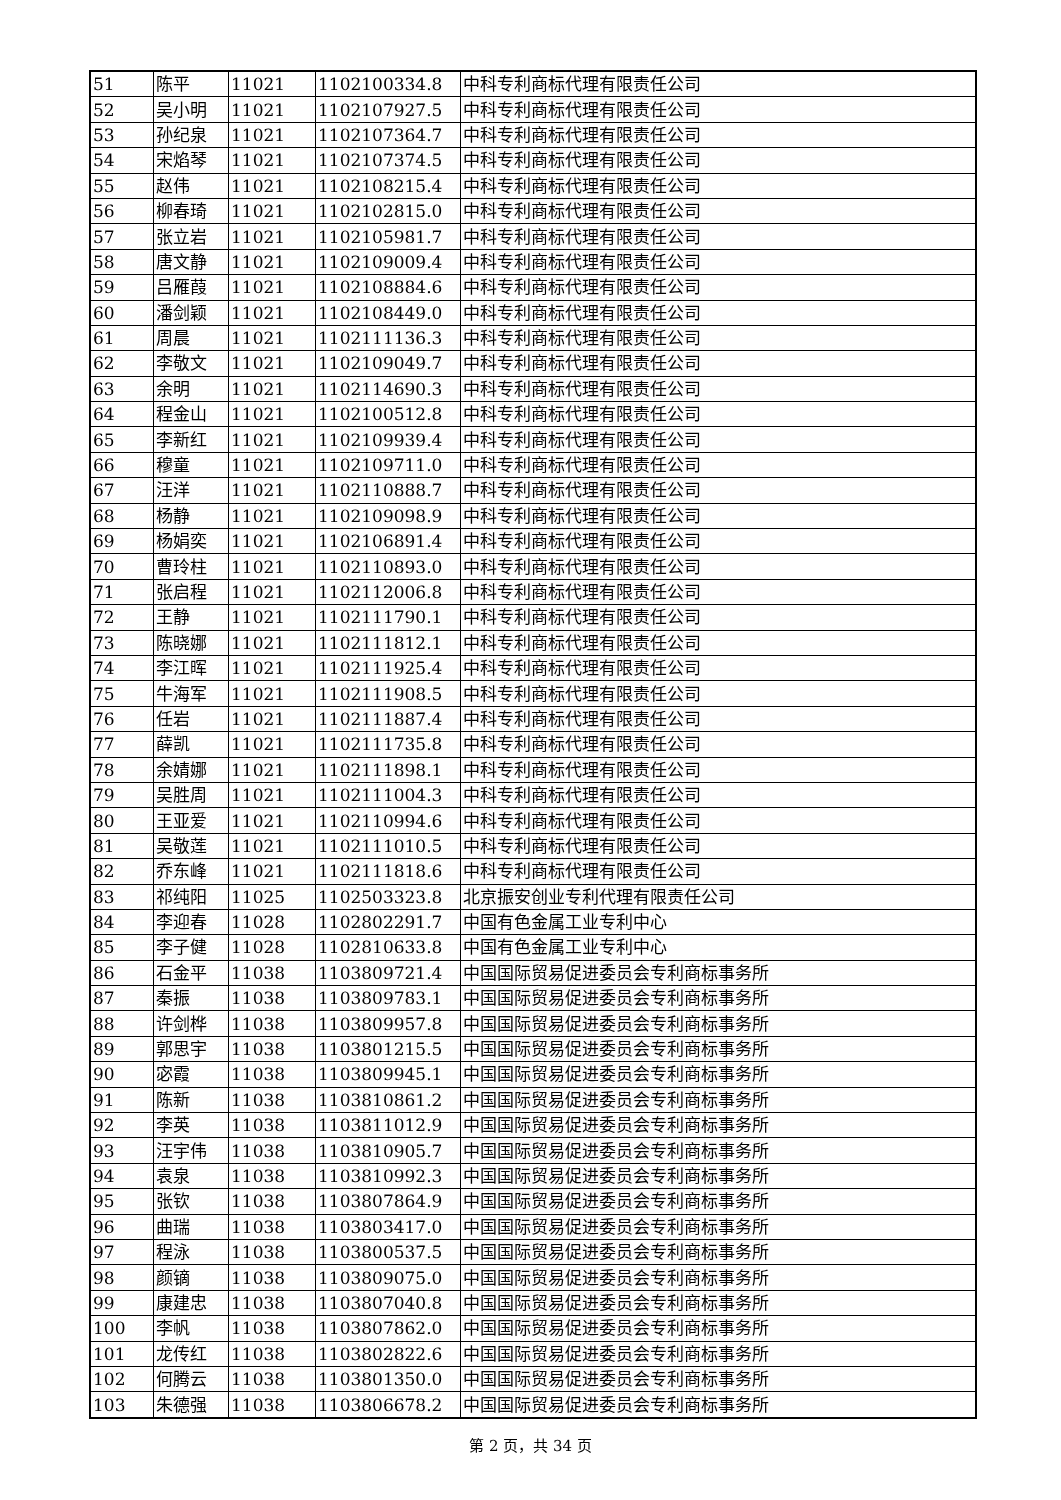| 51 | 陈平 | 11021 | 1102100334.8 | 中科专利商标代理有限责任公司 |
| 52 | 吴小明 | 11021 | 1102107927.5 | 中科专利商标代理有限责任公司 |
| 53 | 孙纪泉 | 11021 | 1102107364.7 | 中科专利商标代理有限责任公司 |
| 54 | 宋焰琴 | 11021 | 1102107374.5 | 中科专利商标代理有限责任公司 |
| 55 | 赵伟 | 11021 | 1102108215.4 | 中科专利商标代理有限责任公司 |
| 56 | 柳春琦 | 11021 | 1102102815.0 | 中科专利商标代理有限责任公司 |
| 57 | 张立岩 | 11021 | 1102105981.7 | 中科专利商标代理有限责任公司 |
| 58 | 唐文静 | 11021 | 1102109009.4 | 中科专利商标代理有限责任公司 |
| 59 | 吕雁葭 | 11021 | 1102108884.6 | 中科专利商标代理有限责任公司 |
| 60 | 潘剑颖 | 11021 | 1102108449.0 | 中科专利商标代理有限责任公司 |
| 61 | 周晨 | 11021 | 1102111136.3 | 中科专利商标代理有限责任公司 |
| 62 | 李敬文 | 11021 | 1102109049.7 | 中科专利商标代理有限责任公司 |
| 63 | 余明 | 11021 | 1102114690.3 | 中科专利商标代理有限责任公司 |
| 64 | 程金山 | 11021 | 1102100512.8 | 中科专利商标代理有限责任公司 |
| 65 | 李新红 | 11021 | 1102109939.4 | 中科专利商标代理有限责任公司 |
| 66 | 穆童 | 11021 | 1102109711.0 | 中科专利商标代理有限责任公司 |
| 67 | 汪洋 | 11021 | 1102110888.7 | 中科专利商标代理有限责任公司 |
| 68 | 杨静 | 11021 | 1102109098.9 | 中科专利商标代理有限责任公司 |
| 69 | 杨娟奕 | 11021 | 1102106891.4 | 中科专利商标代理有限责任公司 |
| 70 | 曹玲柱 | 11021 | 1102110893.0 | 中科专利商标代理有限责任公司 |
| 71 | 张启程 | 11021 | 1102112006.8 | 中科专利商标代理有限责任公司 |
| 72 | 王静 | 11021 | 1102111790.1 | 中科专利商标代理有限责任公司 |
| 73 | 陈晓娜 | 11021 | 1102111812.1 | 中科专利商标代理有限责任公司 |
| 74 | 李江晖 | 11021 | 1102111925.4 | 中科专利商标代理有限责任公司 |
| 75 | 牛海军 | 11021 | 1102111908.5 | 中科专利商标代理有限责任公司 |
| 76 | 任岩 | 11021 | 1102111887.4 | 中科专利商标代理有限责任公司 |
| 77 | 薛凯 | 11021 | 1102111735.8 | 中科专利商标代理有限责任公司 |
| 78 | 余婧娜 | 11021 | 1102111898.1 | 中科专利商标代理有限责任公司 |
| 79 | 吴胜周 | 11021 | 1102111004.3 | 中科专利商标代理有限责任公司 |
| 80 | 王亚爱 | 11021 | 1102110994.6 | 中科专利商标代理有限责任公司 |
| 81 | 吴敬莲 | 11021 | 1102111010.5 | 中科专利商标代理有限责任公司 |
| 82 | 乔东峰 | 11021 | 1102111818.6 | 中科专利商标代理有限责任公司 |
| 83 | 祁纯阳 | 11025 | 1102503323.8 | 北京振安创业专利代理有限责任公司 |
| 84 | 李迎春 | 11028 | 1102802291.7 | 中国有色金属工业专利中心 |
| 85 | 李子健 | 11028 | 1102810633.8 | 中国有色金属工业专利中心 |
| 86 | 石金平 | 11038 | 1103809721.4 | 中国国际贸易促进委员会专利商标事务所 |
| 87 | 秦振 | 11038 | 1103809783.1 | 中国国际贸易促进委员会专利商标事务所 |
| 88 | 许剑桦 | 11038 | 1103809957.8 | 中国国际贸易促进委员会专利商标事务所 |
| 89 | 郭思宇 | 11038 | 1103801215.5 | 中国国际贸易促进委员会专利商标事务所 |
| 90 | 宓霞 | 11038 | 1103809945.1 | 中国国际贸易促进委员会专利商标事务所 |
| 91 | 陈新 | 11038 | 1103810861.2 | 中国国际贸易促进委员会专利商标事务所 |
| 92 | 李英 | 11038 | 1103811012.9 | 中国国际贸易促进委员会专利商标事务所 |
| 93 | 汪宇伟 | 11038 | 1103810905.7 | 中国国际贸易促进委员会专利商标事务所 |
| 94 | 袁泉 | 11038 | 1103810992.3 | 中国国际贸易促进委员会专利商标事务所 |
| 95 | 张钦 | 11038 | 1103807864.9 | 中国国际贸易促进委员会专利商标事务所 |
| 96 | 曲瑞 | 11038 | 1103803417.0 | 中国国际贸易促进委员会专利商标事务所 |
| 97 | 程泳 | 11038 | 1103800537.5 | 中国国际贸易促进委员会专利商标事务所 |
| 98 | 颜镝 | 11038 | 1103809075.0 | 中国国际贸易促进委员会专利商标事务所 |
| 99 | 康建忠 | 11038 | 1103807040.8 | 中国国际贸易促进委员会专利商标事务所 |
| 100 | 李帆 | 11038 | 1103807862.0 | 中国国际贸易促进委员会专利商标事务所 |
| 101 | 龙传红 | 11038 | 1103802822.6 | 中国国际贸易促进委员会专利商标事务所 |
| 102 | 何腾云 | 11038 | 1103801350.0 | 中国国际贸易促进委员会专利商标事务所 |
| 103 | 朱德强 | 11038 | 1103806678.2 | 中国国际贸易促进委员会专利商标事务所 |
第 2 页，共 34 页